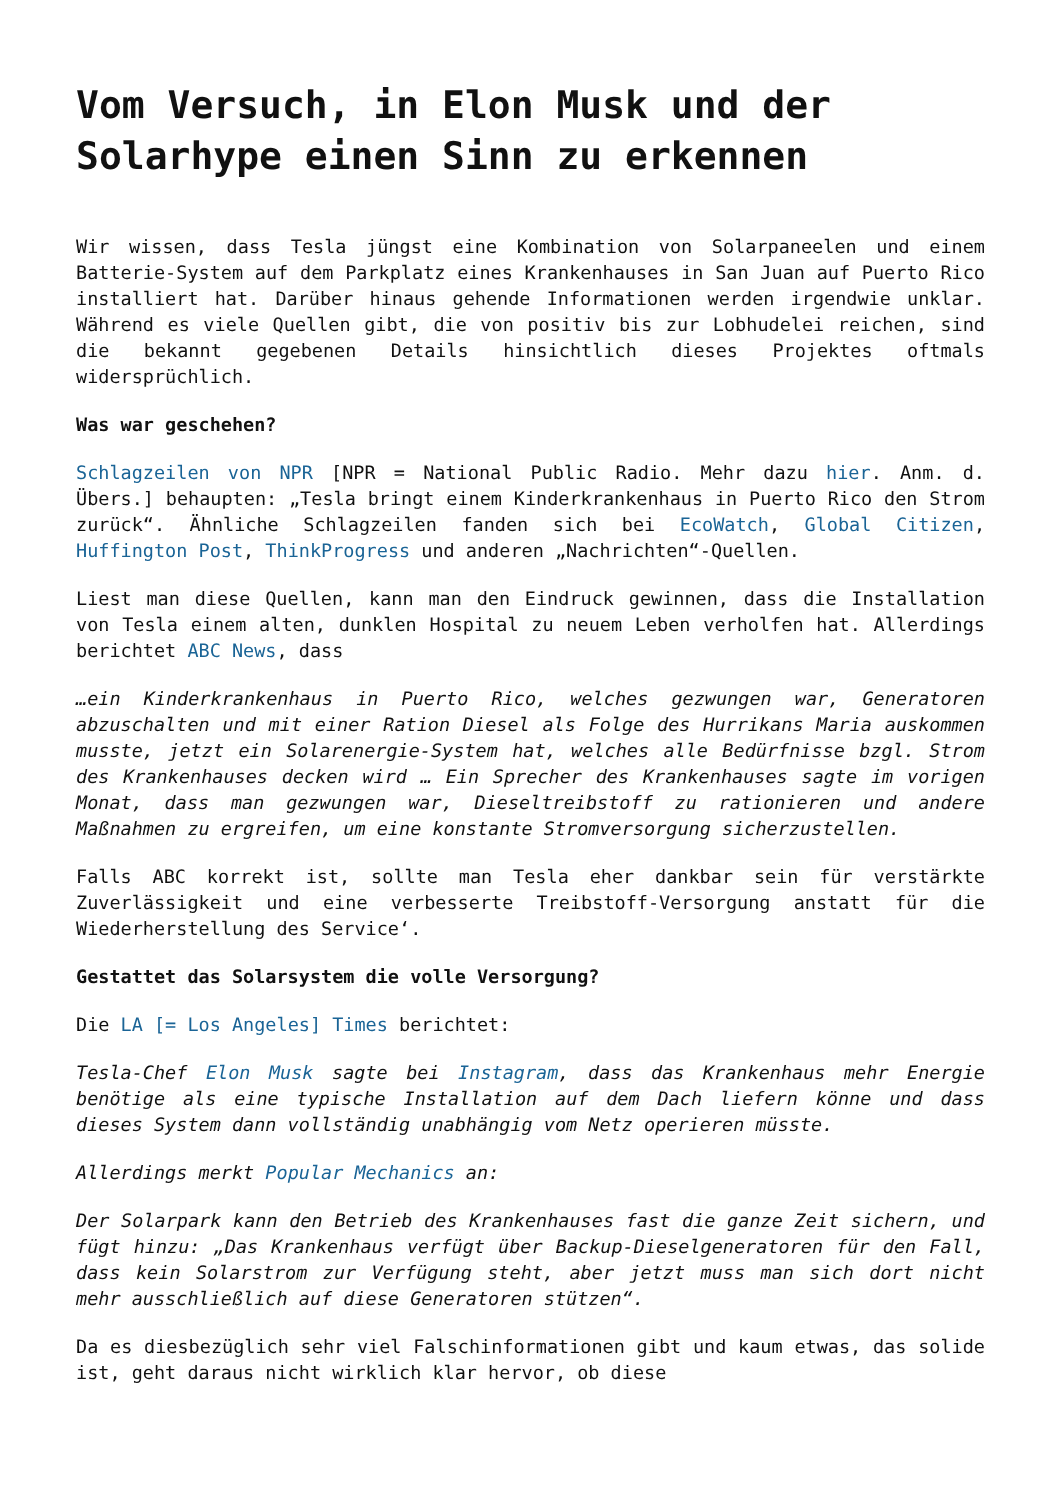Vom Versuch, in Elon Musk und der Solarhype einen Sinn zu erkennen
Wir wissen, dass Tesla jüngst eine Kombination von Solarpaneelen und einem Batterie-System auf dem Parkplatz eines Krankenhauses in San Juan auf Puerto Rico installiert hat. Darüber hinaus gehende Informationen werden irgendwie unklar. Während es viele Quellen gibt, die von positiv bis zur Lobhudelei reichen, sind die bekannt gegebenen Details hinsichtlich dieses Projektes oftmals widersprüchlich.
Was war geschehen?
Schlagzeilen von NPR [NPR = National Public Radio. Mehr dazu hier. Anm. d. Übers.] behaupten: „Tesla bringt einem Kinderkrankenhaus in Puerto Rico den Strom zurück“. Ähnliche Schlagzeilen fanden sich bei EcoWatch, Global Citizen, Huffington Post, ThinkProgress und anderen „Nachrichten“-Quellen.
Liest man diese Quellen, kann man den Eindruck gewinnen, dass die Installation von Tesla einem alten, dunklen Hospital zu neuem Leben verholfen hat. Allerdings berichtet ABC News, dass
…ein Kinderkrankenhaus in Puerto Rico, welches gezwungen war, Generatoren abzuschalten und mit einer Ration Diesel als Folge des Hurrikans Maria auskommen musste, jetzt ein Solarenergie-System hat, welches alle Bedürfnisse bzgl. Strom des Krankenhauses decken wird … Ein Sprecher des Krankenhauses sagte im vorigen Monat, dass man gezwungen war, Dieseltreibstoff zu rationieren und andere Maßnahmen zu ergreifen, um eine konstante Stromversorgung sicherzustellen.
Falls ABC korrekt ist, sollte man Tesla eher dankbar sein für verstärkte Zuverlässigkeit und eine verbesserte Treibstoff-Versorgung anstatt für die Wiederherstellung des Service‘.
Gestattet das Solarsystem die volle Versorgung?
Die LA [= Los Angeles] Times berichtet:
Tesla-Chef Elon Musk sagte bei Instagram, dass das Krankenhaus mehr Energie benötige als eine typische Installation auf dem Dach liefern könne und dass dieses System dann vollständig unabhängig vom Netz operieren müsste.
Allerdings merkt Popular Mechanics an:
Der Solarpark kann den Betrieb des Krankenhauses fast die ganze Zeit sichern, und fügt hinzu: „Das Krankenhaus verfügt über Backup-Dieselgeneratoren für den Fall, dass kein Solarstrom zur Verfügung steht, aber jetzt muss man sich dort nicht mehr ausschließlich auf diese Generatoren stützen“.
Da es diesbezüglich sehr viel Falschinformationen gibt und kaum etwas, das solide ist, geht daraus nicht wirklich klar hervor, ob diese